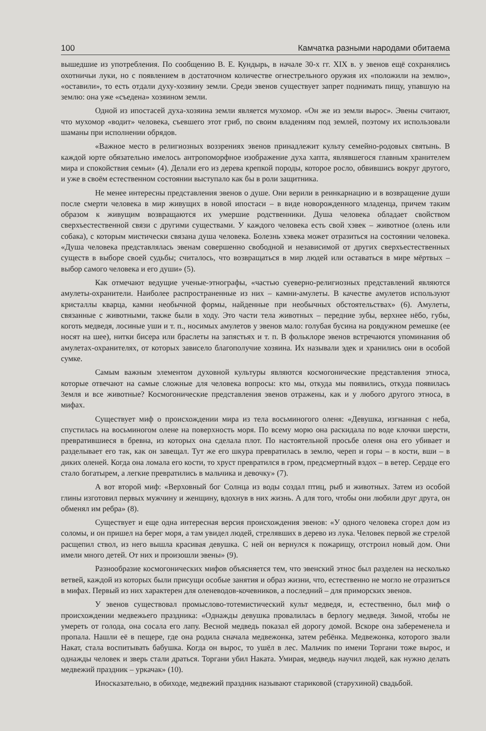100 Камчатка разными народами обитаема
вышедшие из употребления. По сообщению В. Е. Кундырь, в начале 30-х гг. XIX в. у эвенов ещё сохранялись охотничьи луки, но с появлением в достаточном количестве огнестрельного оружия их «положили на землю», «оставили», то есть отдали духу-хозяину земли. Среди эвенов существует запрет поднимать пищу, упавшую на землю: она уже «съедена» хозяином земли.
Одной из ипостасей духа-хозяина земли является мухомор. «Он же из земли вырос». Эвены считают, что мухомор «водит» человека, съевшего этот гриб, по своим владениям под землей, поэтому их использовали шаманы при исполнении обрядов.
«Важное место в религиозных воззрениях эвенов принадлежит культу семейно-родовых святынь. В каждой юрте обязательно имелось антропоморфное изображение духа хапта, являвшегося главным хранителем мира и спокойствия семьи» (4). Делали его из дерева крепкой породы, которое росло, обвившись вокруг другого, и уже в своём естественном состоянии выступало как бы в роли защитника.
Не менее интересны представления эвенов о душе. Они верили в реинкарнацию и в возвращение души после смерти человека в мир живущих в новой ипостаси – в виде новорожденного младенца, причем таким образом к живущим возвращаются их умершие родственники. Душа человека обладает свойством сверхъестественной связи с другими существами. У каждого человека есть свой хэвек – животное (олень или собака), с которым мистически связана душа человека. Болезнь хэвека может отразиться на состоянии человека. «Душа человека представлялась эвенам совершенно свободной и независимой от других сверхъестественных существ в выборе своей судьбы; считалось, что возвращаться в мир людей или оставаться в мире мёртвых – выбор самого человека и его души» (5).
Как отмечают ведущие ученые-этнографы, «частью суеверно-религиозных представлений являются амулеты-охранители. Наиболее распространенные из них – камни-амулеты. В качестве амулетов используют кристаллы кварца, камни необычной формы, найденные при необычных обстоятельствах» (6). Амулеты, связанные с животными, также были в ходу. Это части тела животных – передние зубы, верхнее нёбо, губы, коготь медведя, лосиные уши и т. п., носимых амулетов у эвенов мало: голубая бусина на ровдужном ремешке (ее носят на шее), нитки бисера или браслеты на запястьях и т. п. В фольклоре эвенов встречаются упоминания об амулетах-охранителях, от которых зависело благополучие хозяина. Их называли эдек и хранились они в особой сумке.
Самым важным элементом духовной культуры являются космогонические представления этноса, которые отвечают на самые сложные для человека вопросы: кто мы, откуда мы появились, откуда появилась Земля и все животные? Космогонические представления эвенов отражены, как и у любого другого этноса, в мифах.
Существует миф о происхождении мира из тела восьминогого оленя: «Девушка, изгнанная с неба, спустилась на восьминогом олене на поверхность моря. По всему морю она раскидала по воде клочки шерсти, превратившиеся в бревна, из которых она сделала плот. По настоятельной просьбе оленя она его убивает и разделывает его так, как он завещал. Тут же его шкура превратилась в землю, череп и горы – в кости, вши – в диких оленей. Когда она ломала его кости, то хруст превратился в гром, предсмертный вздох – в ветер. Сердце его стало богатырем, а легкие превратились в мальчика и девочку» (7).
А вот второй миф: «Верховный бог Солнца из воды создал птиц, рыб и животных. Затем из особой глины изготовил первых мужчину и женщину, вдохнув в них жизнь. А для того, чтобы они любили друг друга, он обменял им ребра» (8).
Существует и еще одна интересная версия происхождения эвенов: «У одного человека сгорел дом из соломы, и он пришел на берег моря, а там увидел людей, стрелявших в дерево из лука. Человек первой же стрелой расщепил ствол, из него вышла красивая девушка. С ней он вернулся к пожарищу, отстроил новый дом. Они имели много детей. От них и произошли эвены» (9).
Разнообразие космогонических мифов объясняется тем, что эвенский этнос был разделен на несколько ветвей, каждой из которых были присущи особые занятия и образ жизни, что, естественно не могло не отразиться в мифах. Первый из них характерен для оленеводов-кочевников, а последний – для приморских эвенов.
У эвенов существовал промыслово-тотемистический культ медведя, и, естественно, был миф о происхождении медвежьего праздника: «Однажды девушка провалилась в берлогу медведя. Зимой, чтобы не умереть от голода, она сосала его лапу. Весной медведь показал ей дорогу домой. Вскоре она забеременела и пропала. Нашли её в пещере, где она родила сначала медвежонка, затем ребёнка. Медвежонка, которого звали Накат, стала воспитывать бабушка. Когда он вырос, то ушёл в лес. Мальчик по имени Торгани тоже вырос, и однажды человек и зверь стали драться. Торгани убил Наката. Умирая, медведь научил людей, как нужно делать медвежий праздник – уркачак» (10).
Иносказательно, в обиходе, медвежий праздник называют стариковой (старухиной) свадьбой.